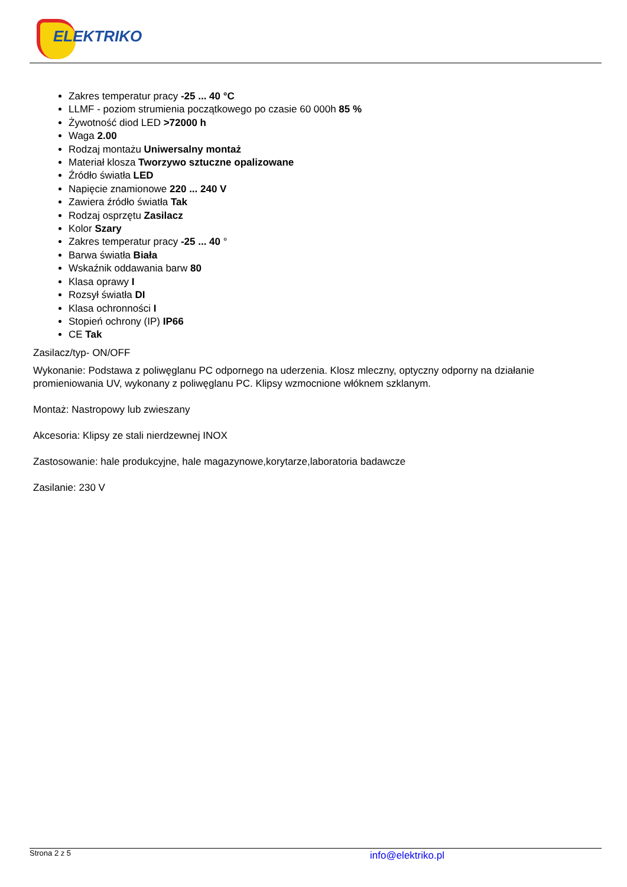ELEKTRIKO
Zakres temperatur pracy -25 ... 40 °C
LLMF - poziom strumienia początkowego po czasie 60 000h 85 %
Żywotność diod LED >72000 h
Waga 2.00
Rodzaj montażu Uniwersalny montaż
Materiał klosza Tworzywo sztuczne opalizowane
Źródło światła LED
Napięcie znamionowe 220 ... 240 V
Zawiera źródło światła Tak
Rodzaj osprzętu Zasilacz
Kolor Szary
Zakres temperatur pracy -25 ... 40 °
Barwa światła Biała
Wskaźnik oddawania barw 80
Klasa oprawy I
Rozsył światła DI
Klasa ochronności I
Stopień ochrony (IP) IP66
CE Tak
Zasilacz/typ- ON/OFF
Wykonanie: Podstawa z poliwęglanu PC odpornego na uderzenia. Klosz mleczny, optyczny odporny na działanie promieniowania UV, wykonany z poliwęglanu PC. Klipsy wzmocnione włóknem szklanym.
Montaż: Nastropowy lub zwieszany
Akcesoria: Klipsy ze stali nierdzewnej INOX
Zastosowanie: hale produkcyjne, hale magazynowe,korytarze,laboratoria badawcze
Zasilanie: 230 V
Strona 2 z 5 info@elektriko.pl